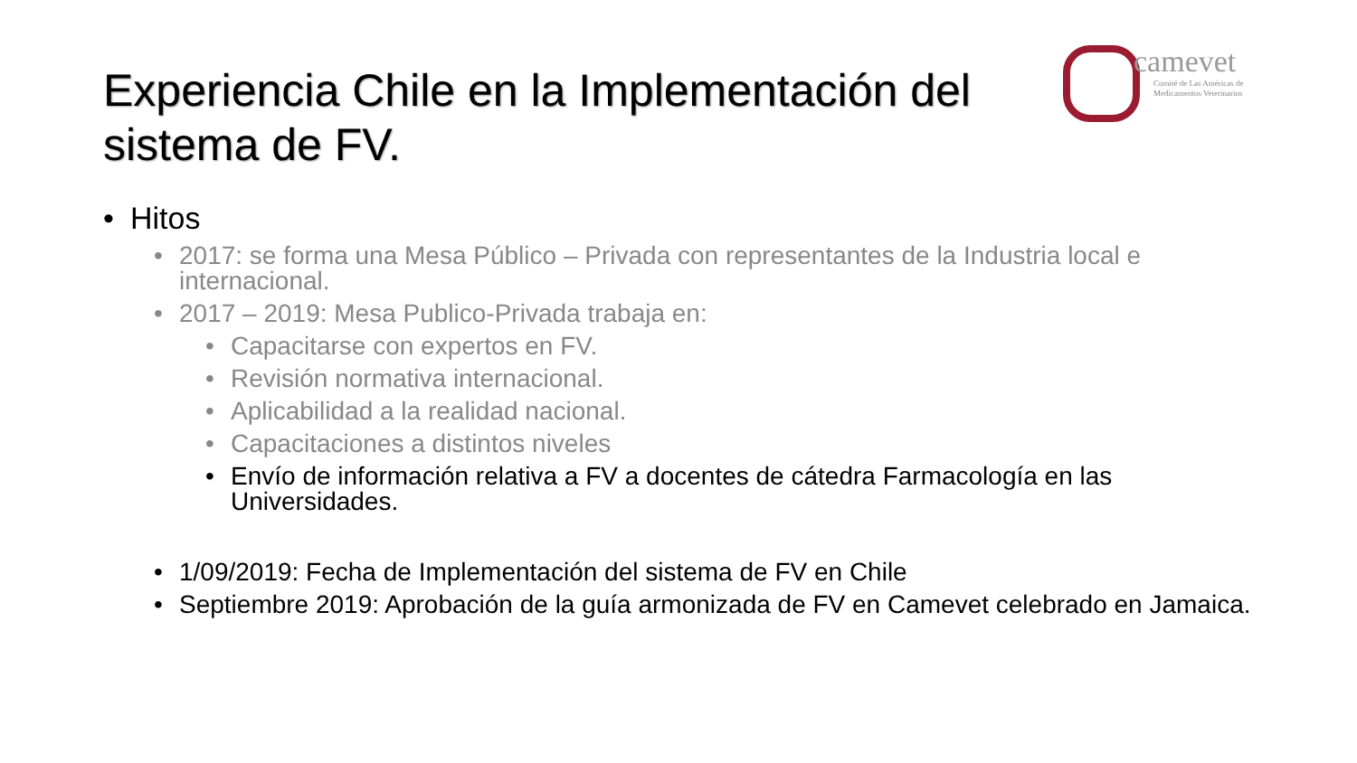Experiencia Chile en la Implementación del sistema de FV.
camevet
Comité de Las Américas de
Medicamentos Veterinarios
• Hitos
• 2017: se forma una Mesa Público – Privada con representantes de la Industria local e internacional.
• 2017 – 2019: Mesa Publico-Privada trabaja en:
• Capacitarse con expertos en FV.
• Revisión normativa internacional.
• Aplicabilidad a la realidad nacional.
• Capacitaciones a distintos niveles
• Envío de información relativa a FV a docentes de cátedra Farmacología en las Universidades.
• 1/09/2019: Fecha de Implementación del sistema de FV en Chile
• Septiembre 2019: Aprobación de la guía armonizada de FV en Camevet celebrado en Jamaica.